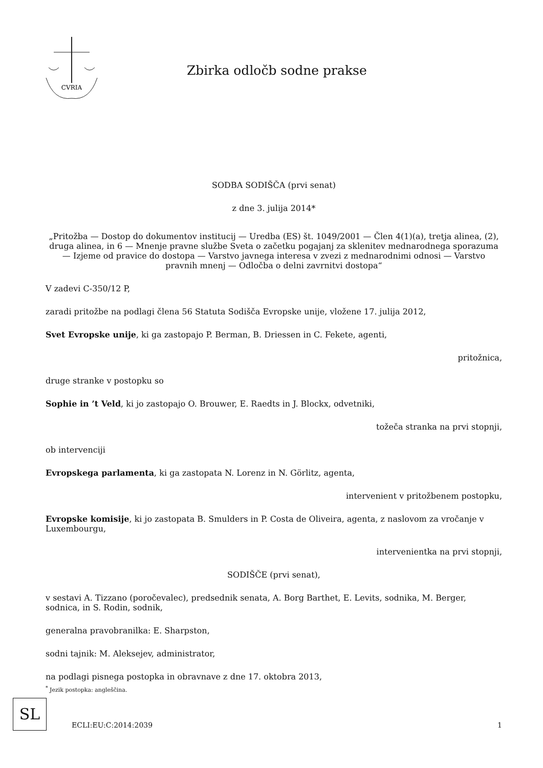CVRIA
Zbirka odločb sodne prakse
SODBA SODIŠČA (prvi senat)
z dne 3. julija 2014*
„Pritožba — Dostop do dokumentov institucij — Uredba (ES) št. 1049/2001 — Člen 4(1)(a), tretja alinea, (2), druga alinea, in 6 — Mnenje pravne službe Sveta o začetku pogajanj za sklenitev mednarodnega sporazuma — Izjeme od pravice do dostopa — Varstvo javnega interesa v zvezi z mednarodnimi odnosi — Varstvo pravnih mnenj — Odločba o delni zavrnitvi dostopa“
V zadevi C-350/12 P,
zaradi pritožbe na podlagi člena 56 Statuta Sodišča Evropske unije, vložene 17. julija 2012,
Svet Evropske unije, ki ga zastopajo P. Berman, B. Driessen in C. Fekete, agenti,
pritožnica,
druge stranke v postopku so
Sophie in ’t Veld, ki jo zastopajo O. Brouwer, E. Raedts in J. Blockx, odvetniki,
tožeča stranka na prvi stopnji,
ob intervenciji
Evropskega parlamenta, ki ga zastopata N. Lorenz in N. Görlitz, agenta,
intervenient v pritožbenem postopku,
Evropske komisije, ki jo zastopata B. Smulders in P. Costa de Oliveira, agenta, z naslovom za vročanje v Luxembourgu,
intervenientka na prvi stopnji,
SODIŠČE (prvi senat),
v sestavi A. Tizzano (poročevalec), predsednik senata, A. Borg Barthet, E. Levits, sodnika, M. Berger, sodnica, in S. Rodin, sodnik,
generalna pravobranilka: E. Sharpston,
sodni tajnik: M. Aleksejev, administrator,
na podlagi pisnega postopka in obravnave z dne 17. oktobra 2013,
<sup>*</sup> Jezik postopka: angleščina.
SL
ECLI:EU:C:2014:2039 1